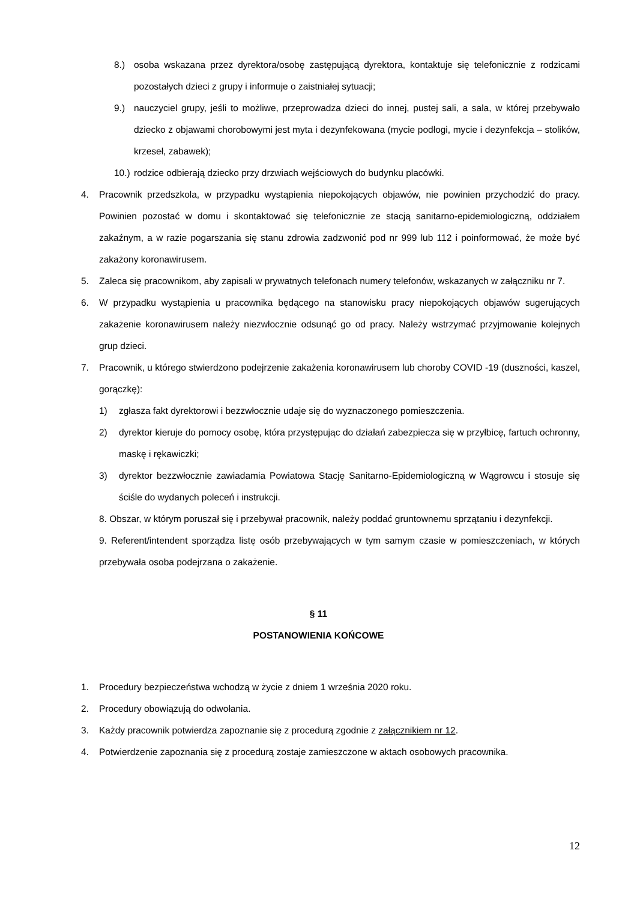8.) osoba wskazana przez dyrektora/osobę zastępującą dyrektora, kontaktuje się telefonicznie z rodzicami pozostałych dzieci z grupy i informuje o zaistniałej sytuacji;
9.) nauczyciel grupy, jeśli to możliwe, przeprowadza dzieci do innej, pustej sali, a sala, w której przebywało dziecko z objawami chorobowymi jest myta i dezynfekowana (mycie podłogi, mycie i dezynfekcja – stolików, krzeseł, zabawek);
10.) rodzice odbierają dziecko przy drzwiach wejściowych do budynku placówki.
4. Pracownik przedszkola, w przypadku wystąpienia niepokojących objawów, nie powinien przychodzić do pracy. Powinien pozostać w domu i skontaktować się telefonicznie ze stacją sanitarno-epidemiologiczną, oddziałem zakaźnym, a w razie pogarszania się stanu zdrowia zadzwonić pod nr 999 lub 112 i poinformować, że może być zakażony koronawirusem.
5. Zaleca się pracownikom, aby zapisali w prywatnych telefonach numery telefonów, wskazanych w załączniku nr 7.
6. W przypadku wystąpienia u pracownika będącego na stanowisku pracy niepokojących objawów sugerujących zakażenie koronawirusem należy niezwłocznie odsunąć go od pracy. Należy wstrzymać przyjmowanie kolejnych grup dzieci.
7. Pracownik, u którego stwierdzono podejrzenie zakażenia koronawirusem lub choroby COVID -19 (duszności, kaszel, gorączkę):
1) zgłasza fakt dyrektorowi i bezzwłocznie udaje się do wyznaczonego pomieszczenia.
2) dyrektor kieruje do pomocy osobę, która przystępując do działań zabezpiecza się w przyłbicę, fartuch ochronny, maskę i rękawiczki;
3) dyrektor bezzwłocznie zawiadamia Powiatowa Stację Sanitarno-Epidemiologiczną w Wągrowcu i stosuje się ściśle do wydanych poleceń i instrukcji.
8. Obszar, w którym poruszał się i przebywał pracownik, należy poddać gruntownemu sprzątaniu i dezynfekcji.
9. Referent/intendent sporządza listę osób przebywających w tym samym czasie w pomieszczeniach, w których przebywała osoba podejrzana o zakażenie.
§ 11
POSTANOWIENIA KOŃCOWE
1. Procedury bezpieczeństwa wchodzą w życie z dniem 1 września 2020 roku.
2. Procedury obowiązują do odwołania.
3. Każdy pracownik potwierdza zapoznanie się z procedurą zgodnie z załącznikiem nr 12.
4. Potwierdzenie zapoznania się z procedurą zostaje zamieszczone w aktach osobowych pracownika.
12